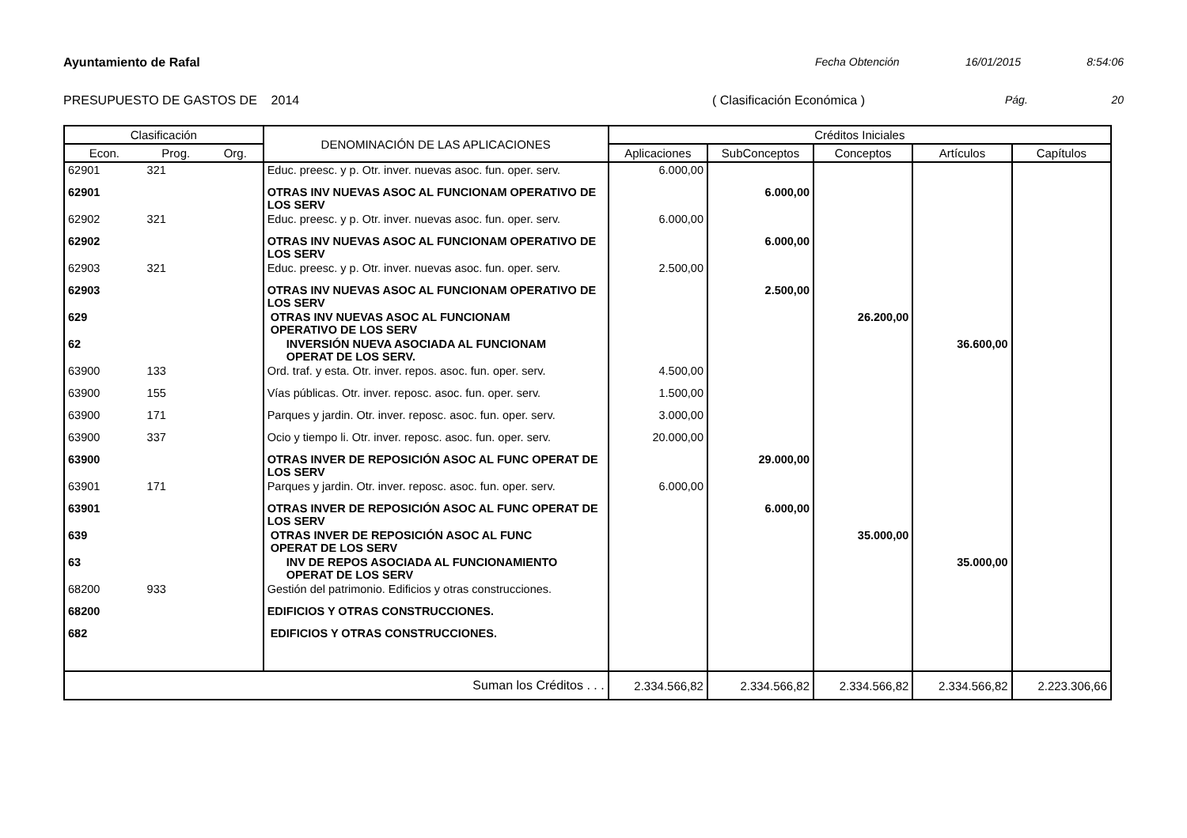Ayuntamiento de Rafal Fecha Obtención 16/01/2015 8:54:06
PRESUPUESTO DE GASTOS DE 2014 ( Clasificación Económica ) Pág. 20
| Clasificación | | | DENOMINACIÓN DE LAS APLICACIONES | Créditos Iniciales | | | | |
| --- | --- | --- | --- | --- | --- | --- | --- | --- |
| Econ. | Prog. | Org. | | Aplicaciones | SubConceptos | Conceptos | Artículos | Capítulos |
| 62901 | 321 | | Educ. preesc. y p. Otr. inver. nuevas asoc. fun. oper. serv. | 6.000,00 | | | | |
| 62901 | | | OTRAS INV NUEVAS ASOC AL FUNCIONAM OPERATIVO DE LOS SERV | | 6.000,00 | | | |
| 62902 | 321 | | Educ. preesc. y p. Otr. inver. nuevas asoc. fun. oper. serv. | 6.000,00 | | | | |
| 62902 | | | OTRAS INV NUEVAS ASOC AL FUNCIONAM OPERATIVO DE LOS SERV | | 6.000,00 | | | |
| 62903 | 321 | | Educ. preesc. y p. Otr. inver. nuevas asoc. fun. oper. serv. | 2.500,00 | | | | |
| 62903 | | | OTRAS INV NUEVAS ASOC AL FUNCIONAM OPERATIVO DE LOS SERV | | 2.500,00 | | | |
| 629 | | | OTRAS INV NUEVAS ASOC AL FUNCIONAM OPERATIVO DE LOS SERV | | | 26.200,00 | | |
| 62 | | | INVERSIÓN NUEVA ASOCIADA AL FUNCIONAM OPERAT DE LOS SERV. | | | | 36.600,00 | |
| 63900 | 133 | | Ord. traf. y esta. Otr. inver. repos. asoc. fun. oper. serv. | 4.500,00 | | | | |
| 63900 | 155 | | Vías públicas. Otr. inver. reposc. asoc. fun. oper. serv. | 1.500,00 | | | | |
| 63900 | 171 | | Parques y jardin. Otr. inver. reposc. asoc. fun. oper. serv. | 3.000,00 | | | | |
| 63900 | 337 | | Ocio y tiempo li. Otr. inver. reposc. asoc. fun. oper. serv. | 20.000,00 | | | | |
| 63900 | | | OTRAS INVER DE REPOSICIÓN ASOC AL FUNC OPERAT DE LOS SERV | | 29.000,00 | | | |
| 63901 | 171 | | Parques y jardin. Otr. inver. reposc. asoc. fun. oper. serv. | 6.000,00 | | | | |
| 63901 | | | OTRAS INVER DE REPOSICIÓN ASOC AL FUNC OPERAT DE LOS SERV | | 6.000,00 | | | |
| 639 | | | OTRAS INVER DE REPOSICIÓN ASOC AL FUNC OPERAT DE LOS SERV | | | 35.000,00 | | |
| 63 | | | INV DE REPOS ASOCIADA AL FUNCIONAMIENTO OPERAT DE LOS SERV | | | | 35.000,00 | |
| 68200 | 933 | | Gestión del patrimonio. Edificios y otras construcciones. | | | | | |
| 68200 | | | EDIFICIOS Y OTRAS CONSTRUCCIONES. | | | | | |
| 682 | | | EDIFICIOS Y OTRAS CONSTRUCCIONES. | | | | | |
| Suman los Créditos . . . | | | | 2.334.566,82 | 2.334.566,82 | 2.334.566,82 | 2.334.566,82 | 2.223.306,66 |